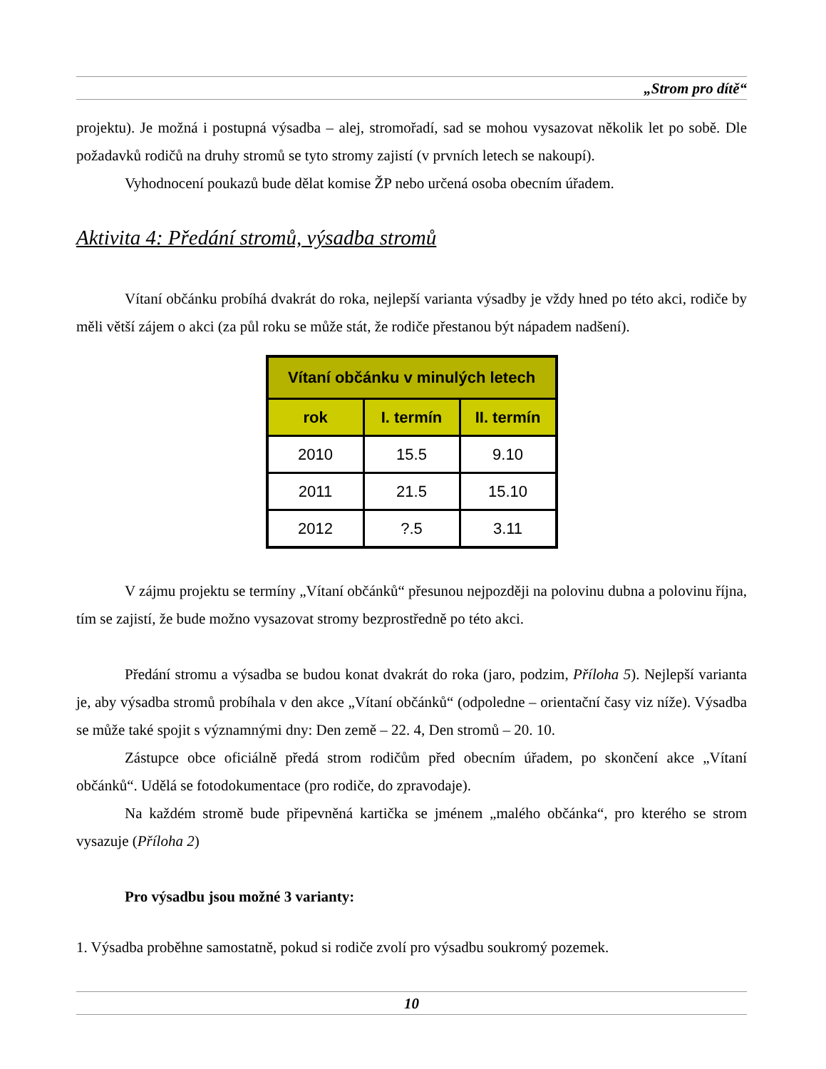„Strom pro dítě“
projektu). Je možná i postupná výsadba – alej, stromořadí, sad se mohou vysazovat několik let po sobě. Dle požadavků rodičů na druhy stromů se tyto stromy zajistí (v prvních letech se nakoupí).
Vyhodnocení poukazů bude dělat komise ŽP nebo určená osoba obecním úřadem.
Aktivita 4: Předání stromů, výsadba stromů
Vítaní občánku probíhá dvakrát do roka, nejlepší varianta výsadby je vždy hned po této akci, rodiče by měli větší zájem o akci (za půl roku se může stát, že rodiče přestanou být nápadem nadšení).
| Vítaní občánku v minulých letech | | |
| --- | --- | --- |
| rok | I. termín | II. termín |
| 2010 | 15.5 | 9.10 |
| 2011 | 21.5 | 15.10 |
| 2012 | ?.5 | 3.11 |
V zájmu projektu se termíny „Vítaní občánků“ přesunou nejpozději na polovinu dubna a polovinu října, tím se zajistí, že bude možno vysazovat stromy bezprostředně po této akci.
Předání stromu a výsadba se budou konat dvakrát do roka (jaro, podzim, Příloha 5). Nejlepší varianta je, aby výsadba stromů probíhala v den akce „Vítaní občánků“ (odpoledne – orientační časy viz níže). Výsadba se může také spojit s významnými dny: Den země – 22. 4, Den stromů – 20. 10.
Zástupce obce oficiálně předá strom rodičům před obecním úřadem, po skončení akce „Vítaní občánků“. Udělá se fotodokumentace (pro rodiče, do zpravodaje).
Na každém stromě bude připevněná kartička se jménem „malého občánka“, pro kterého se strom vysazuje (Příloha 2)
Pro výsadbu jsou možné 3 varianty:
1. Výsadba proběhne samostatně, pokud si rodiče zvolí pro výsadbu soukromý pozemek.
10